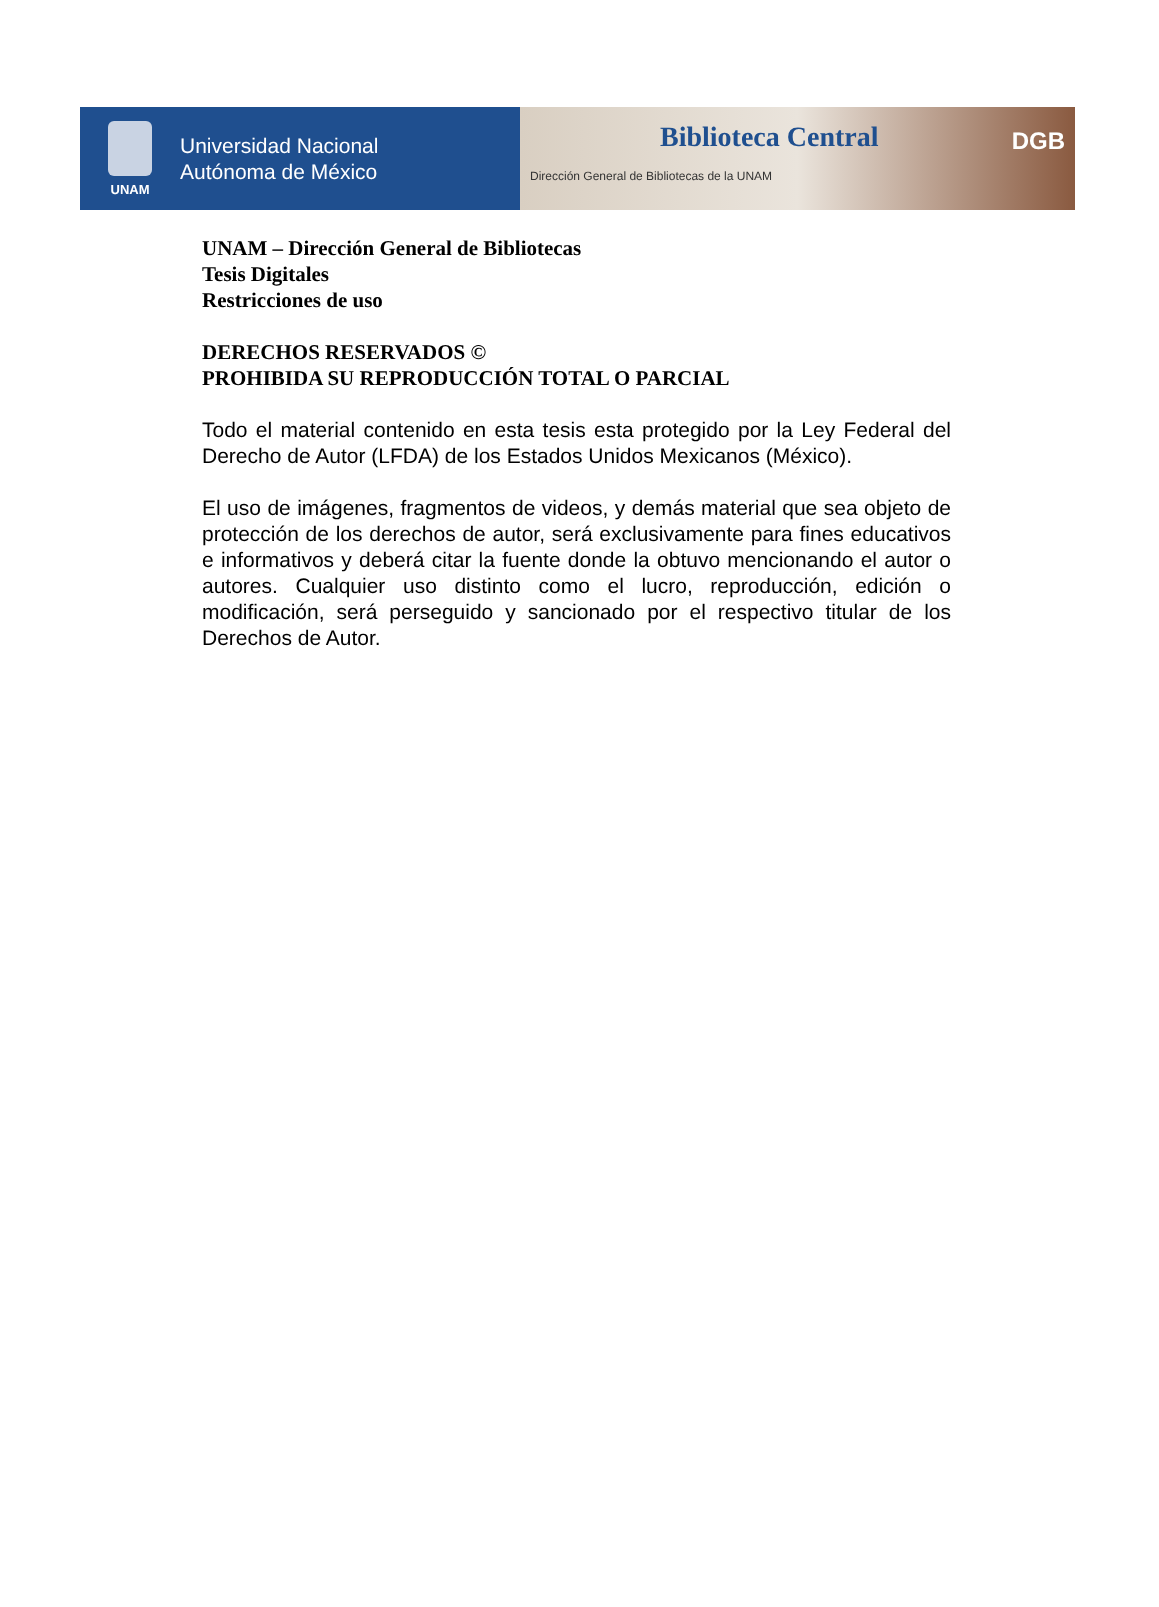UNAM
Universidad Nacional
Autónoma de México
Biblioteca Central
Dirección General de Bibliotecas de la UNAM
DGB
UNAM – Dirección General de Bibliotecas
Tesis Digitales
Restricciones de uso
DERECHOS RESERVADOS ©
PROHIBIDA SU REPRODUCCIÓN TOTAL O PARCIAL
Todo el material contenido en esta tesis esta protegido por la Ley Federal del Derecho de Autor (LFDA) de los Estados Unidos Mexicanos (México).
El uso de imágenes, fragmentos de videos, y demás material que sea objeto de protección de los derechos de autor, será exclusivamente para fines educativos e informativos y deberá citar la fuente donde la obtuvo mencionando el autor o autores. Cualquier uso distinto como el lucro, reproducción, edición o modificación, será perseguido y sancionado por el respectivo titular de los Derechos de Autor.